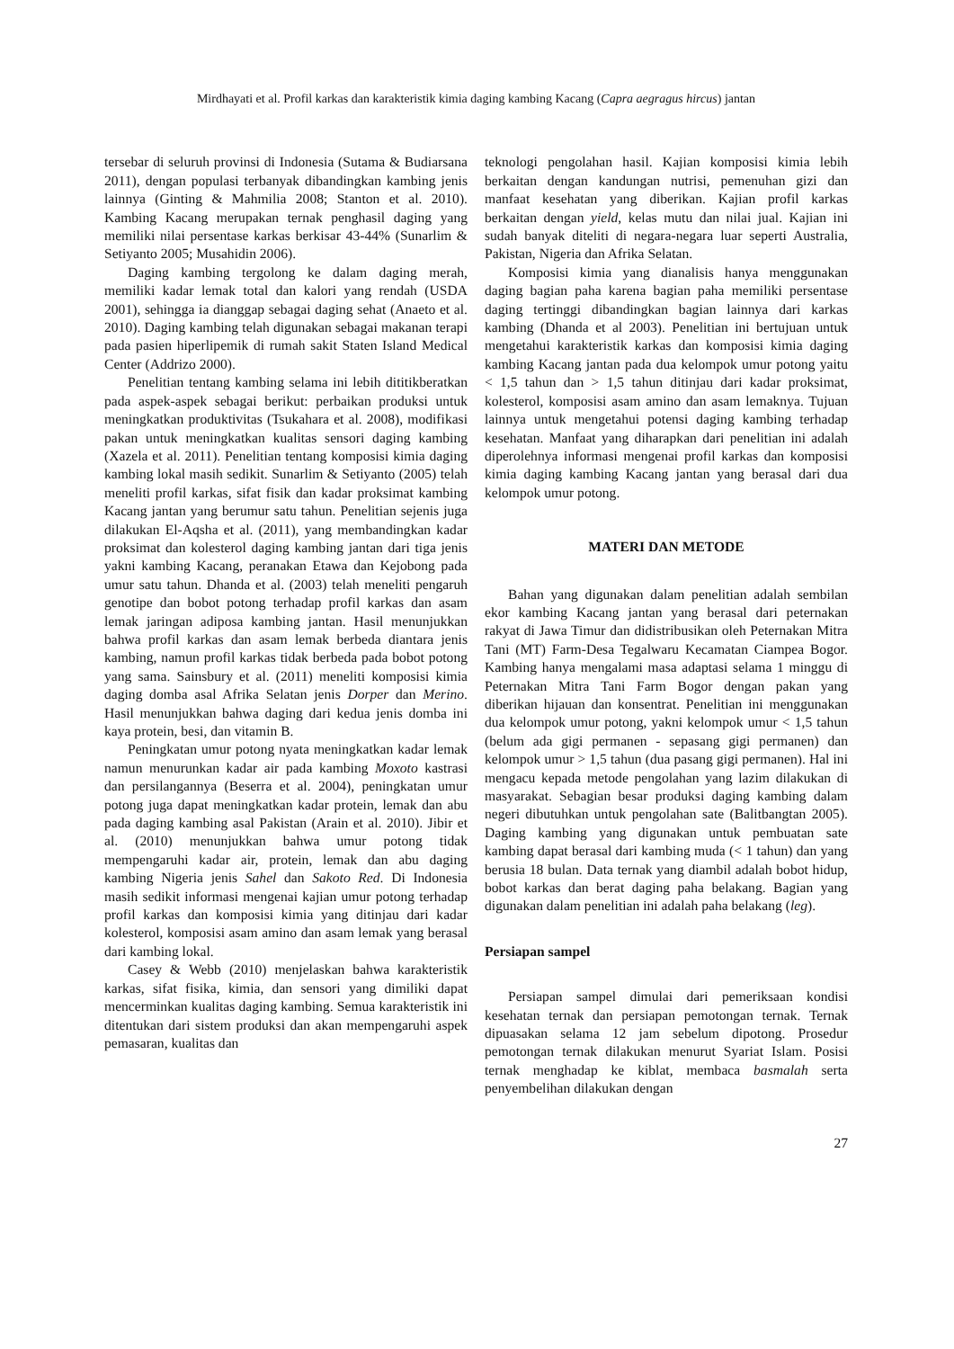Mirdhayati et al. Profil karkas dan karakteristik kimia daging kambing Kacang (Capra aegragus hircus) jantan
tersebar di seluruh provinsi di Indonesia (Sutama & Budiarsana 2011), dengan populasi terbanyak dibandingkan kambing jenis lainnya (Ginting & Mahmilia 2008; Stanton et al. 2010). Kambing Kacang merupakan ternak penghasil daging yang memiliki nilai persentase karkas berkisar 43-44% (Sunarlim & Setiyanto 2005; Musahidin 2006).
Daging kambing tergolong ke dalam daging merah, memiliki kadar lemak total dan kalori yang rendah (USDA 2001), sehingga ia dianggap sebagai daging sehat (Anaeto et al. 2010). Daging kambing telah digunakan sebagai makanan terapi pada pasien hiperlipemik di rumah sakit Staten Island Medical Center (Addrizo 2000).
Penelitian tentang kambing selama ini lebih dititikberatkan pada aspek-aspek sebagai berikut: perbaikan produksi untuk meningkatkan produktivitas (Tsukahara et al. 2008), modifikasi pakan untuk meningkatkan kualitas sensori daging kambing (Xazela et al. 2011). Penelitian tentang komposisi kimia daging kambing lokal masih sedikit. Sunarlim & Setiyanto (2005) telah meneliti profil karkas, sifat fisik dan kadar proksimat kambing Kacang jantan yang berumur satu tahun. Penelitian sejenis juga dilakukan El-Aqsha et al. (2011), yang membandingkan kadar proksimat dan kolesterol daging kambing jantan dari tiga jenis yakni kambing Kacang, peranakan Etawa dan Kejobong pada umur satu tahun. Dhanda et al. (2003) telah meneliti pengaruh genotipe dan bobot potong terhadap profil karkas dan asam lemak jaringan adiposa kambing jantan. Hasil menunjukkan bahwa profil karkas dan asam lemak berbeda diantara jenis kambing, namun profil karkas tidak berbeda pada bobot potong yang sama. Sainsbury et al. (2011) meneliti komposisi kimia daging domba asal Afrika Selatan jenis Dorper dan Merino. Hasil menunjukkan bahwa daging dari kedua jenis domba ini kaya protein, besi, dan vitamin B.
Peningkatan umur potong nyata meningkatkan kadar lemak namun menurunkan kadar air pada kambing Moxoto kastrasi dan persilangannya (Beserra et al. 2004), peningkatan umur potong juga dapat meningkatkan kadar protein, lemak dan abu pada daging kambing asal Pakistan (Arain et al. 2010). Jibir et al. (2010) menunjukkan bahwa umur potong tidak mempengaruhi kadar air, protein, lemak dan abu daging kambing Nigeria jenis Sahel dan Sakoto Red. Di Indonesia masih sedikit informasi mengenai kajian umur potong terhadap profil karkas dan komposisi kimia yang ditinjau dari kadar kolesterol, komposisi asam amino dan asam lemak yang berasal dari kambing lokal.
Casey & Webb (2010) menjelaskan bahwa karakteristik karkas, sifat fisika, kimia, dan sensori yang dimiliki dapat mencerminkan kualitas daging kambing. Semua karakteristik ini ditentukan dari sistem produksi dan akan mempengaruhi aspek pemasaran, kualitas dan
teknologi pengolahan hasil. Kajian komposisi kimia lebih berkaitan dengan kandungan nutrisi, pemenuhan gizi dan manfaat kesehatan yang diberikan. Kajian profil karkas berkaitan dengan yield, kelas mutu dan nilai jual. Kajian ini sudah banyak diteliti di negara-negara luar seperti Australia, Pakistan, Nigeria dan Afrika Selatan.
Komposisi kimia yang dianalisis hanya menggunakan daging bagian paha karena bagian paha memiliki persentase daging tertinggi dibandingkan bagian lainnya dari karkas kambing (Dhanda et al 2003). Penelitian ini bertujuan untuk mengetahui karakteristik karkas dan komposisi kimia daging kambing Kacang jantan pada dua kelompok umur potong yaitu < 1,5 tahun dan > 1,5 tahun ditinjau dari kadar proksimat, kolesterol, komposisi asam amino dan asam lemaknya. Tujuan lainnya untuk mengetahui potensi daging kambing terhadap kesehatan. Manfaat yang diharapkan dari penelitian ini adalah diperolehnya informasi mengenai profil karkas dan komposisi kimia daging kambing Kacang jantan yang berasal dari dua kelompok umur potong.
MATERI DAN METODE
Bahan yang digunakan dalam penelitian adalah sembilan ekor kambing Kacang jantan yang berasal dari peternakan rakyat di Jawa Timur dan didistribusikan oleh Peternakan Mitra Tani (MT) Farm-Desa Tegalwaru Kecamatan Ciampea Bogor. Kambing hanya mengalami masa adaptasi selama 1 minggu di Peternakan Mitra Tani Farm Bogor dengan pakan yang diberikan hijauan dan konsentrat. Penelitian ini menggunakan dua kelompok umur potong, yakni kelompok umur < 1,5 tahun (belum ada gigi permanen - sepasang gigi permanen) dan kelompok umur > 1,5 tahun (dua pasang gigi permanen). Hal ini mengacu kepada metode pengolahan yang lazim dilakukan di masyarakat. Sebagian besar produksi daging kambing dalam negeri dibutuhkan untuk pengolahan sate (Balitbangtan 2005). Daging kambing yang digunakan untuk pembuatan sate kambing dapat berasal dari kambing muda (< 1 tahun) dan yang berusia 18 bulan. Data ternak yang diambil adalah bobot hidup, bobot karkas dan berat daging paha belakang. Bagian yang digunakan dalam penelitian ini adalah paha belakang (leg).
Persiapan sampel
Persiapan sampel dimulai dari pemeriksaan kondisi kesehatan ternak dan persiapan pemotongan ternak. Ternak dipuasakan selama 12 jam sebelum dipotong. Prosedur pemotongan ternak dilakukan menurut Syariat Islam. Posisi ternak menghadap ke kiblat, membaca basmalah serta penyembelihan dilakukan dengan
27